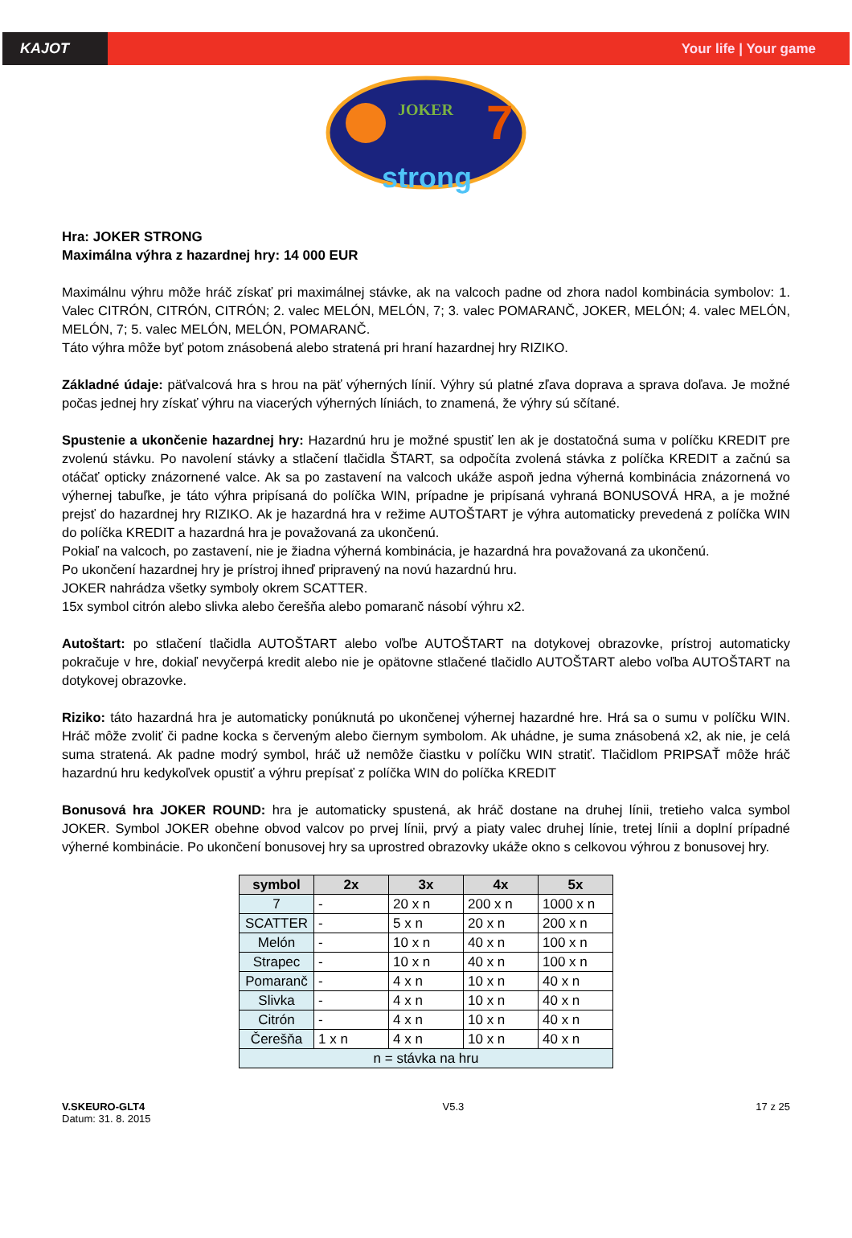KAJOT Your life | Your game
JOKER
7
strong
Hra: JOKER STRONG
Maximálna výhra z hazardnej hry: 14 000 EUR
Maximálnu výhru môže hráč získať pri maximálnej stávke, ak na valcoch padne od zhora nadol kombinácia symbolov: 1. Valec CITRÓN, CITRÓN, CITRÓN; 2. valec MELÓN, MELÓN, 7; 3. valec POMARANČ, JOKER, MELÓN; 4. valec MELÓN, MELÓN, 7; 5. valec MELÓN, MELÓN, POMARANČ.
Táto výhra môže byť potom znásobená alebo stratená pri hraní hazardnej hry RIZIKO.
Základné údaje: päťvalcová hra s hrou na päť výherných línií. Výhry sú platné zľava doprava a sprava doľava. Je možné počas jednej hry získať výhru na viacerých výherných líniách, to znamená, že výhry sú sčítané.
Spustenie a ukončenie hazardnej hry: Hazardnú hru je možné spustiť len ak je dostatočná suma v políčku KREDIT pre zvolenú stávku. Po navolení stávky a stlačení tlačidla ŠTART, sa odpočíta zvolená stávka z políčka KREDIT a začnú sa otáčať opticky znázornené valce. Ak sa po zastavení na valcoch ukáže aspoň jedna výherná kombinácia znázornená vo výhernej tabuľke, je táto výhra pripísaná do políčka WIN, prípadne je pripísaná vyhraná BONUSOVÁ HRA, a je možné prejsť do hazardnej hry RIZIKO. Ak je hazardná hra v režime AUTOŠTART je výhra automaticky prevedená z políčka WIN do políčka KREDIT a hazardná hra je považovaná za ukončenú.
Pokiaľ na valcoch, po zastavení, nie je žiadna výherná kombinácia, je hazardná hra považovaná za ukončenú.
Po ukončení hazardnej hry je prístroj ihneď pripravený na novú hazardnú hru.
JOKER nahrádza všetky symboly okrem SCATTER.
15x symbol citrón alebo slivka alebo čerešňa alebo pomaranč násobí výhru x2.
Autoštart: po stlačení tlačidla AUTOŠTART alebo voľbe AUTOŠTART na dotykovej obrazovke, prístroj automaticky pokračuje v hre, dokiaľ nevyčerpá kredit alebo nie je opätovne stlačené tlačidlo AUTOŠTART alebo voľba AUTOŠTART na dotykovej obrazovke.
Riziko: táto hazardná hra je automaticky ponúknutá po ukončenej výhernej hazardné hre. Hrá sa o sumu v políčku WIN. Hráč môže zvoliť či padne kocka s červeným alebo čiernym symbolom. Ak uhádne, je suma znásobená x2, ak nie, je celá suma stratená. Ak padne modrý symbol, hráč už nemôže čiastku v políčku WIN stratiť. Tlačidlom PRIPSAŤ môže hráč hazardnú hru kedykoľvek opustiť a výhru prepísať z políčka WIN do políčka KREDIT
Bonusová hra JOKER ROUND: hra je automaticky spustená, ak hráč dostane na druhej línii, tretieho valca symbol JOKER. Symbol JOKER obehne obvod valcov po prvej línii, prvý a piaty valec druhej línie, tretej línii a doplní prípadné výherné kombinácie. Po ukončení bonusovej hry sa uprostred obrazovky ukáže okno s celkovou výhrou z bonusovej hry.
| symbol | 2x | 3x | 4x | 5x |
| --- | --- | --- | --- | --- |
| 7 | - | 20 x n | 200 x n | 1000 x n |
| SCATTER | - | 5 x n | 20 x n | 200 x n |
| Melón | - | 10 x n | 40 x n | 100 x n |
| Strapec | - | 10 x n | 40 x n | 100 x n |
| Pomaranč | - | 4 x n | 10 x n | 40 x n |
| Slivka | - | 4 x n | 10 x n | 40 x n |
| Citrón | - | 4 x n | 10 x n | 40 x n |
| Čerešňa | 1 x n | 4 x n | 10 x n | 40 x n |
| n = stávka na hru | | | | |
V.SKEURO-GLT4
Datum: 31. 8. 2015
V5.3 17 z 25